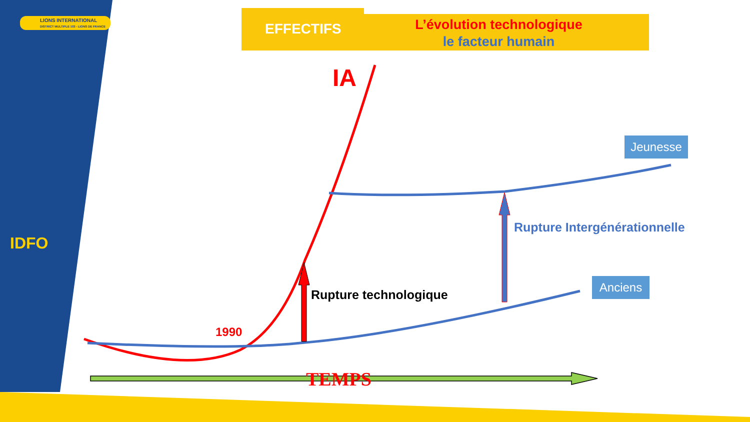LIONS INTERNATIONAL
DISTRICT MULTIPLE 103 - LIONS DE FRANCE
IDFO
EFFECTIFS
L’évolution technologique
le facteur humain
IA
1990
Rupture technologique
Rupture Intergénérationnelle
Jeunesse
Anciens
TEMPS